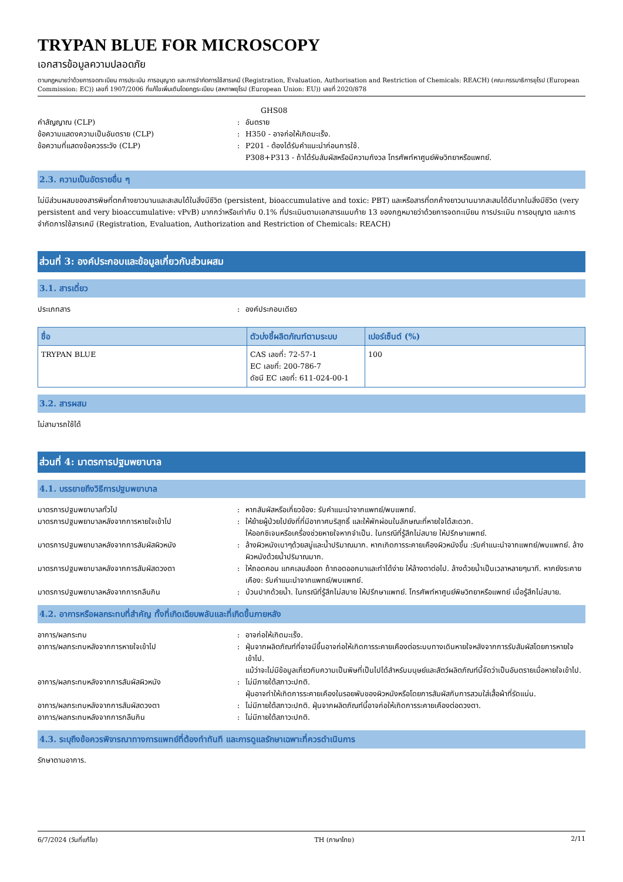TRYPAN BLUE FOR MICROSCOPY
เอกสารข้อมูลความปลอดภัย
ตามกฎหมายว่าด้วยการจดทะเบียน การประเมิน การอนุญาต และการจำกัดการใช้สารเคมี (Registration, Evaluation, Authorisation and Restriction of Chemicals: REACH) (คณะกรรมาธิการยุโรป (European Commission: EC)) เลขที่ 1907/2006 ที่แก้ไขเพิ่มเติมโดยกฎระเบียบ (สหภาพยุโรป (European Union: EU)) เลขที่ 2020/878
GHS08
คำสัญญาณ (CLP) : อันตราย
ข้อความแสดงความเป็นอันตราย (CLP) : H350 - อาจก่อให้เกิดมะเร็ง.
ข้อความที่แสดงข้อควรระวัง (CLP) : P201 - ต้องได้รับคำแนะนำก่อนการใช้.
P308+P313 - ถ้าได้รับสัมผัสหรือมีความกังวล โทรศัพท์หาศูนย์พิษวิทยาหรือแพทย์.
2.3. ความเป็นอัตรายอื่น ๆ
ไม่มีส่วนผสมของสารพิษที่ตกค้างยาวนานและสะสมได้ในสิ่งมีชีวิต (persistent, bioaccumulative and toxic: PBT) และหรือสารที่ตกค้างยาวนานมากสะสมได้ดีมากในสิ่งมีชีวิต (very persistent and very bioaccumulative: vPvB) มากกว่าหรือเท่ากับ 0.1% ที่ประเมินตามเอกสารแนบท้าย 13 ของกฎหมายว่าด้วยการจดทะเบียน การประเมิน การอนุญาต และการจำกัดการใช้สารเคมี (Registration, Evaluation, Authorization and Restriction of Chemicals: REACH)
ส่วนที่ 3: องค์ประกอบและข้อมูลเกี่ยวกับส่วนผสม
3.1. สารเดี่ยว
ประเภทสาร : องค์ประกอบเดียว
| ชื่อ | ตัวบ่งชี้ผลิตภัณฑ์ตามระบบ | เปอร์เซ็นต์ (%) |
| --- | --- | --- |
| TRYPAN BLUE | CAS เลขที่: 72-57-1 EC เลขที่: 200-786-7 ดัชนี EC เลขที่: 611-024-00-1 | 100 |
3.2. สารผสม
ไม่สามารถใช้ได้
ส่วนที่ 4: มาตรการปฐมพยาบาล
4.1. บรรยายถึงวิธีการปฐมพยาบาล
มาตรการปฐมพยาบาลทั่วไป : หากสัมผัสหรือเกี่ยวข้อง: รับคำแนะนำจากแพทย์/พบแพทย์.
มาตรการปฐมพยาบาลหลังจากการหายใจเข้าไป : ให้ย้ายผู้ป่วยไปยังที่ที่มีอากาศบริสุทธิ์ และให้พักผ่อนในลักษณะที่หายใจได้สะดวก.
ให้ออกซิเจนหรือเครื่องช่วยหายใจหากจำเป็น. ในกรณีที่รู้สึกไม่สบาย ให้ปรึกษาแพทย์.
มาตรการปฐมพยาบาลหลังจากการสัมผัสผิวหนัง : ล้างผิวหนังเบาๆด้วยสบู่และน้ำปริมาณมาก. หากเกิดการระคายเคืองผิวหนังขึ้น :รับคำแนะนำจากแพทย์/พบแพทย์. ล้างผิวหนังด้วยน้ำปริมาณมาก.
มาตรการปฐมพยาบาลหลังจากการสัมผัสดวงตา : ให้ถอดคอน แทคเลนส์ออก ถ้าถอดออกมาและทำได้ง่าย ให้ล้างตาต่อไป. ล้างด้วยน้ำเป็นเวลาหลายๆนาที. หากยังระคายเคือง: รับคำแนะนำจากแพทย์/พบแพทย์.
มาตรการปฐมพยาบาลหลังจากการกลืนกิน : บ้วนปากด้วยน้ำ. ในกรณีที่รู้สึกไม่สบาย ให้ปรึกษาแพทย์. โทรศัพท์หาศูนย์พิษวิทยาหรือแพทย์ เมื่อรู้สึกไม่สบาย.
4.2. อาการหรือผลกระทบที่สำคัญ ทั้งที่เกิดเฉียบพลันและที่เกิดขึ้นภายหลัง
อาการ/ผลกระทบ : อาจก่อให้เกิดมะเร็ง.
อาการ/ผลกระทบหลังจากการหายใจเข้าไป : ฝุ่นจากผลิตภัณฑ์ที่อาจมีขึ้นอาจก่อให้เกิดการระคายเคืองต่อระบบทางเดินหายใจหลังจากการรับสัมผัสโดยการหายใจเข้าไป.
แม้ว่าจะไม่มีข้อมูลเกี่ยวกับความเป็นพิษที่เป็นไปได้สำหรับมนุษย์และสัตว์ผลิตภัณฑ์นี้จัดว่าเป็นอันตรายเมื่อหายใจเข้าไป.
อาการ/ผลกระทบหลังจากการสัมผัสผิวหนัง : ไม่มีภายใต้สภาวะปกติ.
ฝุ่นอาจทำให้เกิดการระคายเคืองในรอยพับของผิวหนังหรือโดยการสัมผัสกับการสวมใส่เสื้อผ้าที่รัดแน่น.
อาการ/ผลกระทบหลังจากการสัมผัสดวงตา : ไม่มีภายใต้สภาวะปกติ. ฝุ่นจากผลิตภัณฑ์นี้อาจก่อให้เกิดการระคายเคืองต่อดวงตา.
อาการ/ผลกระทบหลังจากการกลืนกิน : ไม่มีภายใต้สภาวะปกติ.
4.3. ระบุถึงข้อควรพิจารณาทางการแพทย์ที่ต้องทำทันที และการดูแลรักษาเฉพาะที่ควรดำเนินการ
รักษาตามอาการ.
6/7/2024 (วันที่แก้ไข) TH (ภาษาไทย) 2/11